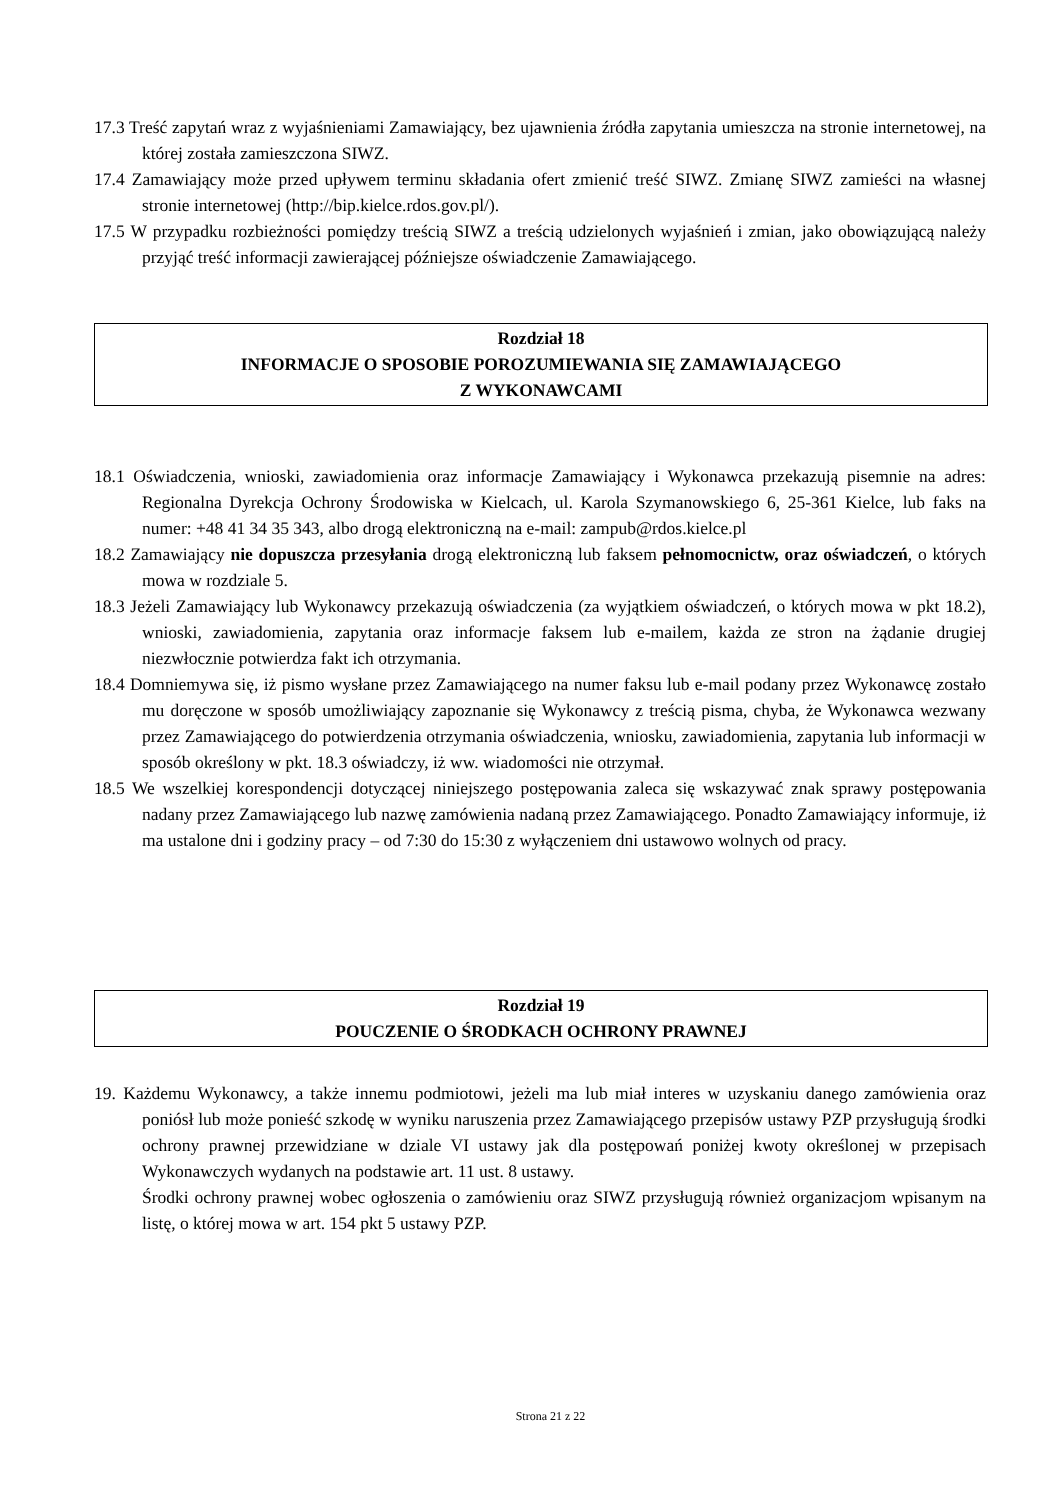17.3 Treść zapytań wraz z wyjaśnieniami Zamawiający, bez ujawnienia źródła zapytania umieszcza na stronie internetowej, na której została zamieszczona SIWZ.
17.4 Zamawiający może przed upływem terminu składania ofert zmienić treść SIWZ. Zmianę SIWZ zamieści na własnej stronie internetowej (http://bip.kielce.rdos.gov.pl/).
17.5 W przypadku rozbieżności pomiędzy treścią SIWZ a treścią udzielonych wyjaśnień i zmian, jako obowiązującą należy przyjąć treść informacji zawierającej późniejsze oświadczenie Zamawiającego.
Rozdział 18
INFORMACJE O SPOSOBIE POROZUMIEWANIA SIĘ ZAMAWIAJĄCEGO
Z WYKONAWCAMI
18.1 Oświadczenia, wnioski, zawiadomienia oraz informacje Zamawiający i Wykonawca przekazują pisemnie na adres: Regionalna Dyrekcja Ochrony Środowiska w Kielcach, ul. Karola Szymanowskiego 6, 25-361 Kielce, lub faks na numer: +48 41 34 35 343, albo drogą elektroniczną na e-mail: zampub@rdos.kielce.pl
18.2 Zamawiający nie dopuszcza przesyłania drogą elektroniczną lub faksem pełnomocnictw, oraz oświadczeń, o których mowa w rozdziale 5.
18.3 Jeżeli Zamawiający lub Wykonawcy przekazują oświadczenia (za wyjątkiem oświadczeń, o których mowa w pkt 18.2), wnioski, zawiadomienia, zapytania oraz informacje faksem lub e-mailem, każda ze stron na żądanie drugiej niezwłocznie potwierdza fakt ich otrzymania.
18.4 Domniemywa się, iż pismo wysłane przez Zamawiającego na numer faksu lub e-mail podany przez Wykonawcę zostało mu doręczone w sposób umożliwiający zapoznanie się Wykonawcy z treścią pisma, chyba, że Wykonawca wezwany przez Zamawiającego do potwierdzenia otrzymania oświadczenia, wniosku, zawiadomienia, zapytania lub informacji w sposób określony w pkt. 18.3 oświadczy, iż ww. wiadomości nie otrzymał.
18.5 We wszelkiej korespondencji dotyczącej niniejszego postępowania zaleca się wskazywać znak sprawy postępowania nadany przez Zamawiającego lub nazwę zamówienia nadaną przez Zamawiającego. Ponadto Zamawiający informuje, iż ma ustalone dni i godziny pracy – od 7:30 do 15:30 z wyłączeniem dni ustawowo wolnych od pracy.
Rozdział 19
POUCZENIE O ŚRODKACH OCHRONY PRAWNEJ
19. Każdemu Wykonawcy, a także innemu podmiotowi, jeżeli ma lub miał interes w uzyskaniu danego zamówienia oraz poniósł lub może ponieść szkodę w wyniku naruszenia przez Zamawiającego przepisów ustawy PZP przysługują środki ochrony prawnej przewidziane w dziale VI ustawy jak dla postępowań poniżej kwoty określonej w przepisach Wykonawczych wydanych na podstawie art. 11 ust. 8 ustawy.
Środki ochrony prawnej wobec ogłoszenia o zamówieniu oraz SIWZ przysługują również organizacjom wpisanym na listę, o której mowa w art. 154 pkt 5 ustawy PZP.
Strona 21 z 22